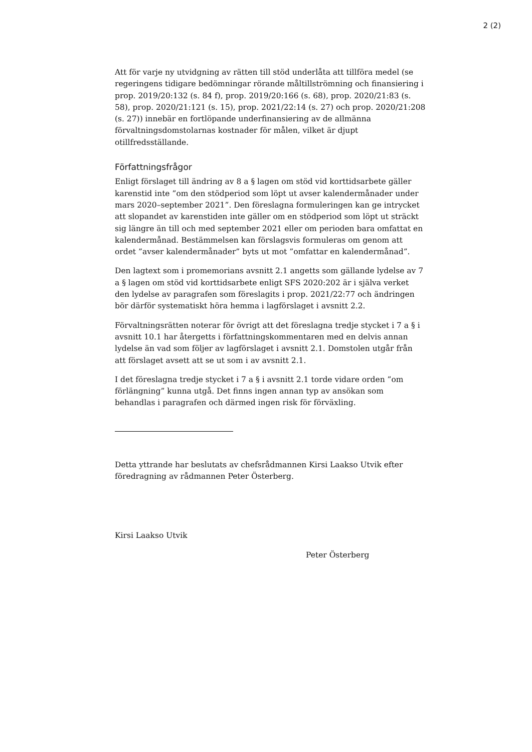2 (2)
Att för varje ny utvidgning av rätten till stöd underlåta att tillföra medel (se regeringens tidigare bedömningar rörande måltillströmning och finansiering i prop. 2019/20:132 (s. 84 f), prop. 2019/20:166 (s. 68), prop. 2020/21:83 (s. 58), prop. 2020/21:121 (s. 15), prop. 2021/22:14 (s. 27) och prop. 2020/21:208 (s. 27)) innebär en fortlöpande underfinansiering av de allmänna förvaltningsdomstolarnas kostnader för målen, vilket är djupt otillfredsställande.
Författningsfrågor
Enligt förslaget till ändring av 8 a § lagen om stöd vid korttidsarbete gäller karenstid inte ”om den stödperiod som löpt ut avser kalendermånader under mars 2020–september 2021”. Den föreslagna formuleringen kan ge intrycket att slopandet av karenstiden inte gäller om en stödperiod som löpt ut sträckt sig längre än till och med september 2021 eller om perioden bara omfattat en kalendermånad. Bestämmelsen kan förslagsvis formuleras om genom att ordet ”avser kalendermånader” byts ut mot ”omfattar en kalendermånad”.
Den lagtext som i promemorians avsnitt 2.1 angetts som gällande lydelse av 7 a § lagen om stöd vid korttidsarbete enligt SFS 2020:202 är i själva verket den lydelse av paragrafen som föreslagits i prop. 2021/22:77 och ändringen bör därför systematiskt höra hemma i lagförslaget i avsnitt 2.2.
Förvaltningsrätten noterar för övrigt att det föreslagna tredje stycket i 7 a § i avsnitt 10.1 har återgetts i författningskommentaren med en delvis annan lydelse än vad som följer av lagförslaget i avsnitt 2.1. Domstolen utgår från att förslaget avsett att se ut som i av avsnitt 2.1.
I det föreslagna tredje stycket i 7 a § i avsnitt 2.1 torde vidare orden ”om förlängning” kunna utgå. Det finns ingen annan typ av ansökan som behandlas i paragrafen och därmed ingen risk för förväxling.
Detta yttrande har beslutats av chefsrådmannen Kirsi Laakso Utvik efter föredragning av rådmannen Peter Österberg.
Kirsi Laakso Utvik
Peter Österberg